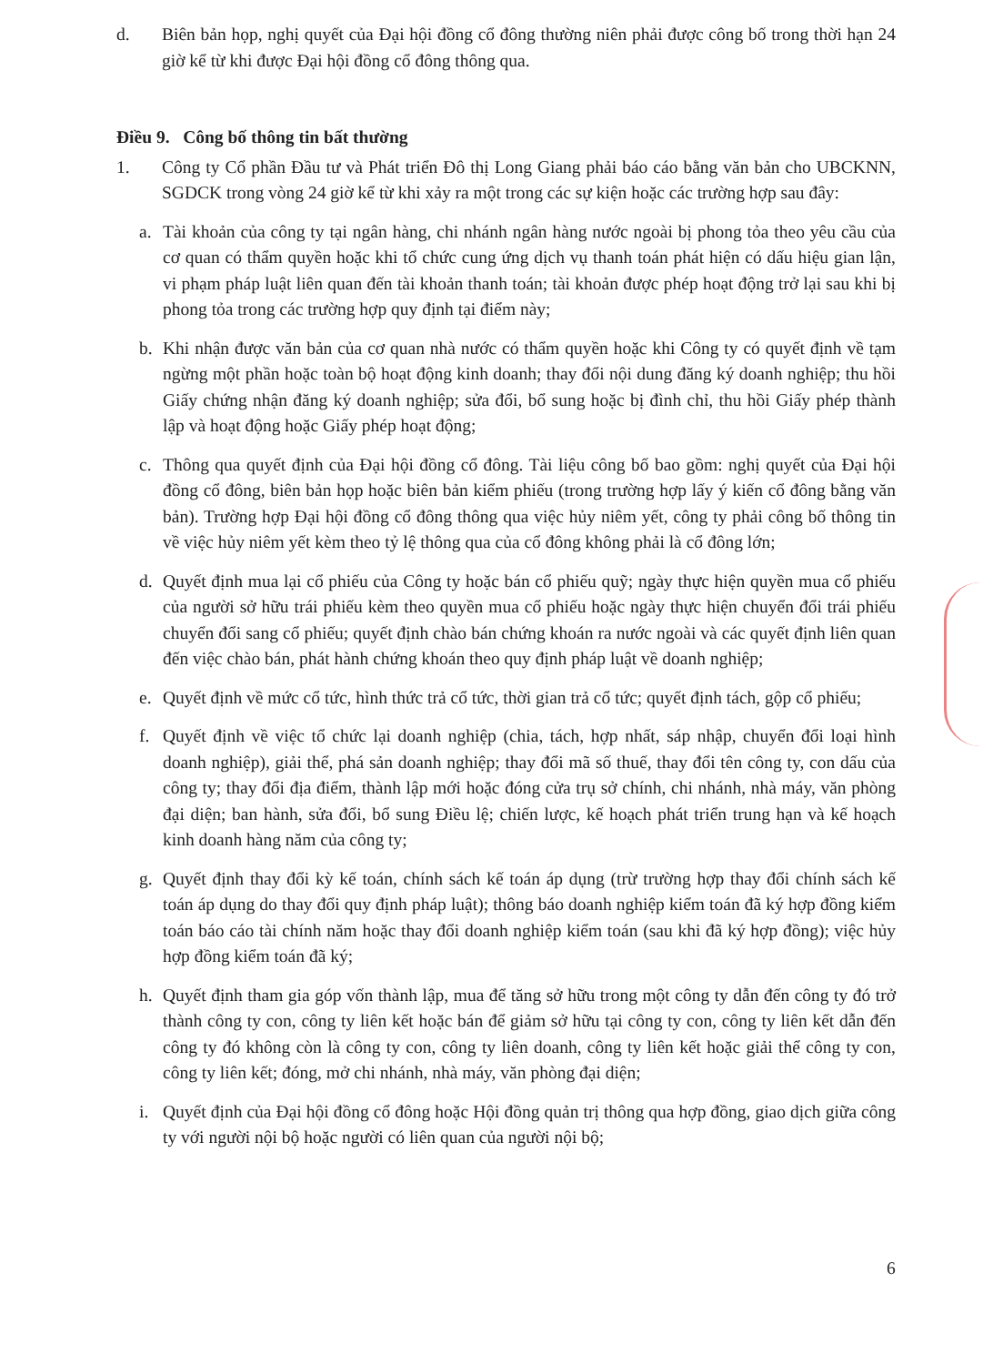d. Biên bản họp, nghị quyết của Đại hội đồng cổ đông thường niên phải được công bố trong thời hạn 24 giờ kể từ khi được Đại hội đồng cổ đông thông qua.
Điều 9. Công bố thông tin bất thường
1. Công ty Cổ phần Đầu tư và Phát triển Đô thị Long Giang phải báo cáo bằng văn bản cho UBCKNN, SGDCK trong vòng 24 giờ kể từ khi xảy ra một trong các sự kiện hoặc các trường hợp sau đây:
a. Tài khoản của công ty tại ngân hàng, chi nhánh ngân hàng nước ngoài bị phong tỏa theo yêu cầu của cơ quan có thẩm quyền hoặc khi tổ chức cung ứng dịch vụ thanh toán phát hiện có dấu hiệu gian lận, vi phạm pháp luật liên quan đến tài khoản thanh toán; tài khoản được phép hoạt động trở lại sau khi bị phong tỏa trong các trường hợp quy định tại điểm này;
b. Khi nhận được văn bản của cơ quan nhà nước có thẩm quyền hoặc khi Công ty có quyết định về tạm ngừng một phần hoặc toàn bộ hoạt động kinh doanh; thay đổi nội dung đăng ký doanh nghiệp; thu hồi Giấy chứng nhận đăng ký doanh nghiệp; sửa đổi, bổ sung hoặc bị đình chỉ, thu hồi Giấy phép thành lập và hoạt động hoặc Giấy phép hoạt động;
c. Thông qua quyết định của Đại hội đồng cổ đông. Tài liệu công bố bao gồm: nghị quyết của Đại hội đồng cổ đông, biên bản họp hoặc biên bản kiểm phiếu (trong trường hợp lấy ý kiến cổ đông bằng văn bản). Trường hợp Đại hội đồng cổ đông thông qua việc hủy niêm yết, công ty phải công bố thông tin về việc hủy niêm yết kèm theo tỷ lệ thông qua của cổ đông không phải là cổ đông lớn;
d. Quyết định mua lại cổ phiếu của Công ty hoặc bán cổ phiếu quỹ; ngày thực hiện quyền mua cổ phiếu của người sở hữu trái phiếu kèm theo quyền mua cổ phiếu hoặc ngày thực hiện chuyển đổi trái phiếu chuyển đổi sang cổ phiếu; quyết định chào bán chứng khoán ra nước ngoài và các quyết định liên quan đến việc chào bán, phát hành chứng khoán theo quy định pháp luật về doanh nghiệp;
e. Quyết định về mức cổ tức, hình thức trả cổ tức, thời gian trả cổ tức; quyết định tách, gộp cổ phiếu;
f. Quyết định về việc tổ chức lại doanh nghiệp (chia, tách, hợp nhất, sáp nhập, chuyển đổi loại hình doanh nghiệp), giải thể, phá sản doanh nghiệp; thay đổi mã số thuế, thay đổi tên công ty, con dấu của công ty; thay đổi địa điểm, thành lập mới hoặc đóng cửa trụ sở chính, chi nhánh, nhà máy, văn phòng đại diện; ban hành, sửa đổi, bổ sung Điều lệ; chiến lược, kế hoạch phát triển trung hạn và kế hoạch kinh doanh hàng năm của công ty;
g. Quyết định thay đổi kỳ kế toán, chính sách kế toán áp dụng (trừ trường hợp thay đổi chính sách kế toán áp dụng do thay đổi quy định pháp luật); thông báo doanh nghiệp kiểm toán đã ký hợp đồng kiểm toán báo cáo tài chính năm hoặc thay đổi doanh nghiệp kiểm toán (sau khi đã ký hợp đồng); việc hủy hợp đồng kiểm toán đã ký;
h. Quyết định tham gia góp vốn thành lập, mua để tăng sở hữu trong một công ty dẫn đến công ty đó trở thành công ty con, công ty liên kết hoặc bán để giảm sở hữu tại công ty con, công ty liên kết dẫn đến công ty đó không còn là công ty con, công ty liên doanh, công ty liên kết hoặc giải thể công ty con, công ty liên kết; đóng, mở chi nhánh, nhà máy, văn phòng đại diện;
i. Quyết định của Đại hội đồng cổ đông hoặc Hội đồng quản trị thông qua hợp đồng, giao dịch giữa công ty với người nội bộ hoặc người có liên quan của người nội bộ;
6